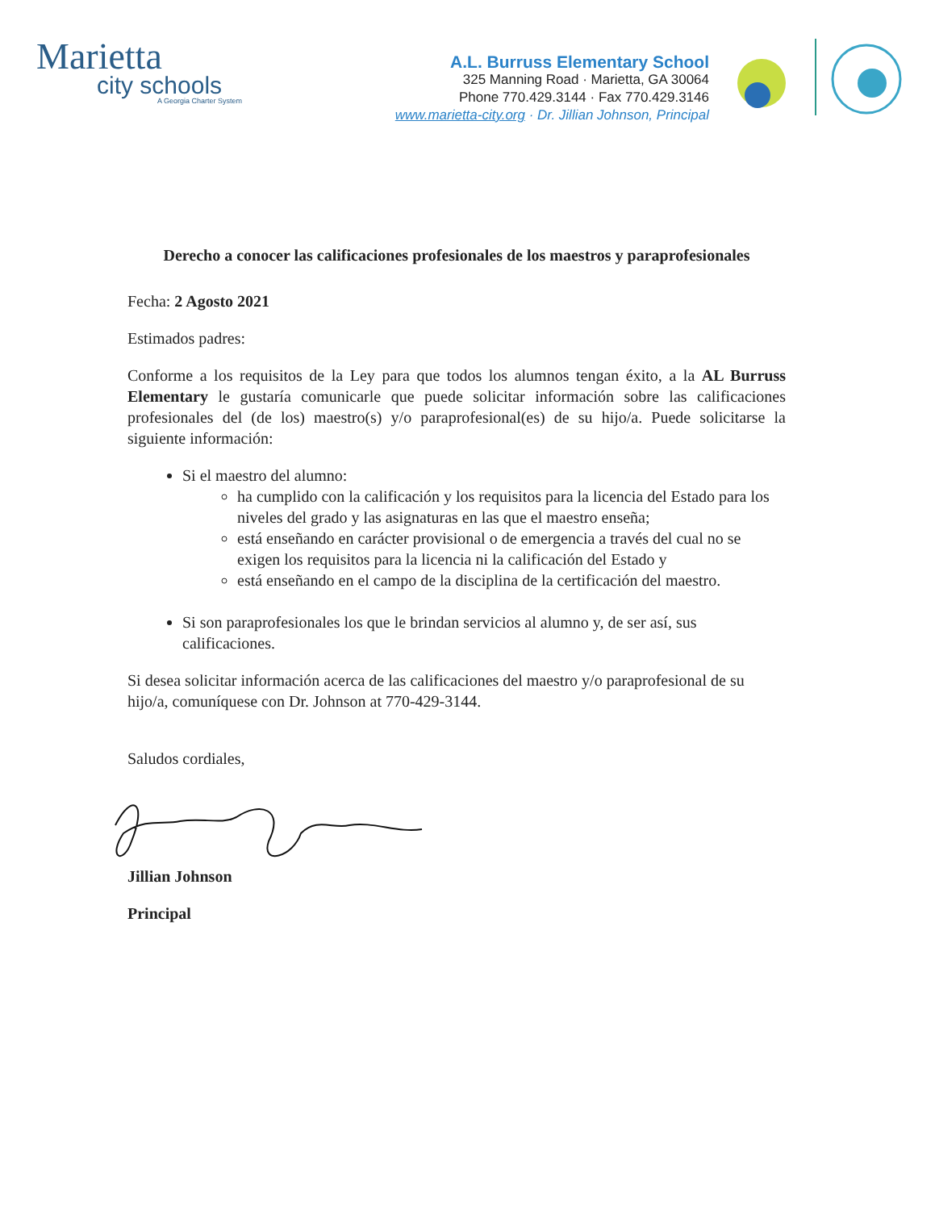Marietta
city schools
A Georgia Charter System
A.L. Burruss Elementary School
325 Manning Road · Marietta, GA 30064
Phone 770.429.3144 · Fax 770.429.3146
www.marietta-city.org · Dr. Jillian Johnson, Principal
Derecho a conocer las calificaciones profesionales de los maestros y paraprofesionales
Fecha: 2 Agosto 2021
Estimados padres:
Conforme a los requisitos de la Ley para que todos los alumnos tengan éxito, a la AL Burruss Elementary le gustaría comunicarle que puede solicitar información sobre las calificaciones profesionales del (de los) maestro(s) y/o paraprofesional(es) de su hijo/a. Puede solicitarse la siguiente información:
Si el maestro del alumno:
ha cumplido con la calificación y los requisitos para la licencia del Estado para los niveles del grado y las asignaturas en las que el maestro enseña;
está enseñando en carácter provisional o de emergencia a través del cual no se exigen los requisitos para la licencia ni la calificación del Estado y
está enseñando en el campo de la disciplina de la certificación del maestro.
Si son paraprofesionales los que le brindan servicios al alumno y, de ser así, sus calificaciones.
Si desea solicitar información acerca de las calificaciones del maestro y/o paraprofesional de su hijo/a, comuníquese con Dr. Johnson at 770-429-3144.
Saludos cordiales,
Jillian Johnson
Principal